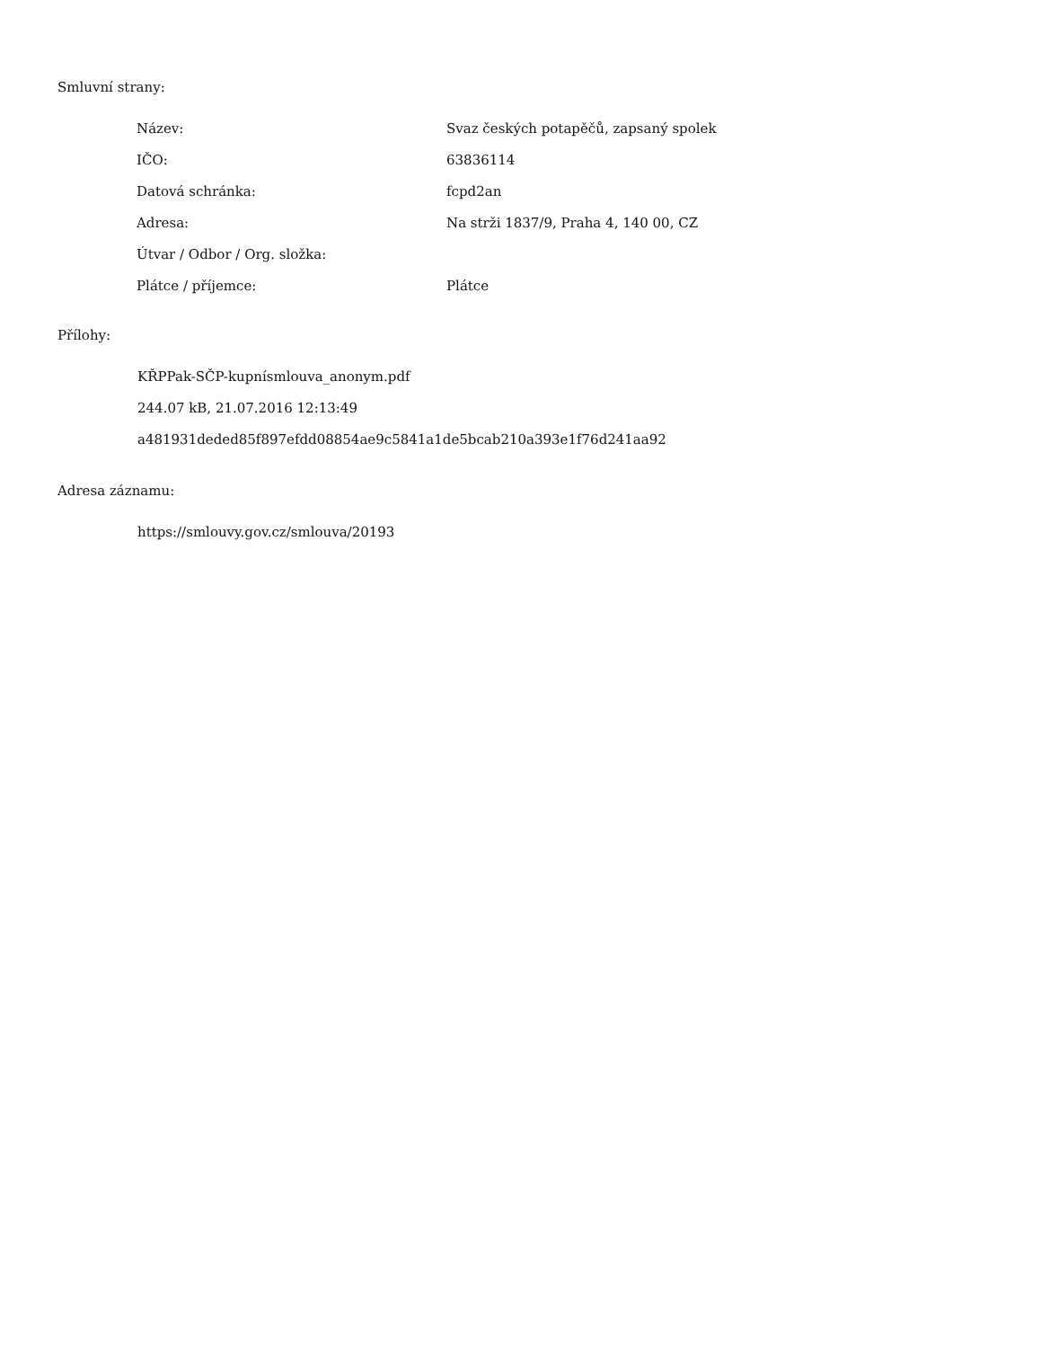Smluvní strany:
| Název: | Svaz českých potapěčů, zapsaný spolek |
| IČO: | 63836114 |
| Datová schránka: | fcpd2an |
| Adresa: | Na strži 1837/9, Praha 4, 140 00, CZ |
| Útvar / Odbor / Org. složka: | |
| Plátce / příjemce: | Plátce |
Přílohy:
KŘPPak-SČP-kupnísmlouva_anonym.pdf
244.07 kB, 21.07.2016 12:13:49
a481931deded85f897efdd08854ae9c5841a1de5bcab210a393e1f76d241aa92
Adresa záznamu:
https://smlouvy.gov.cz/smlouva/20193